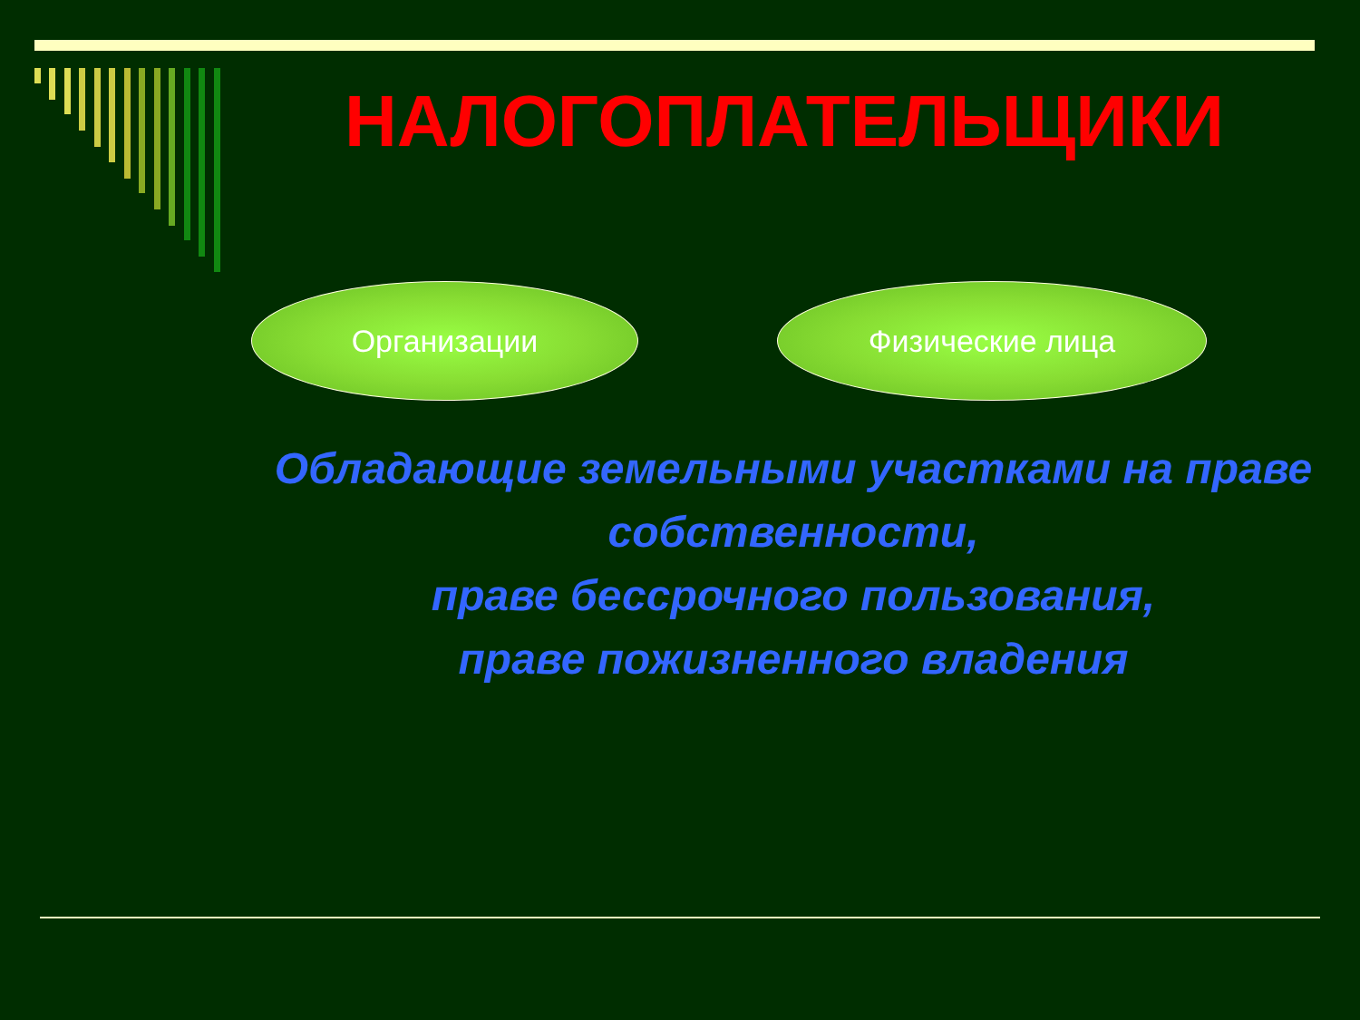НАЛОГОПЛАТЕЛЬЩИКИ
Организации Физические лица
Обладающие земельными участками на праве собственности,
праве бессрочного пользования,
праве пожизненного владения